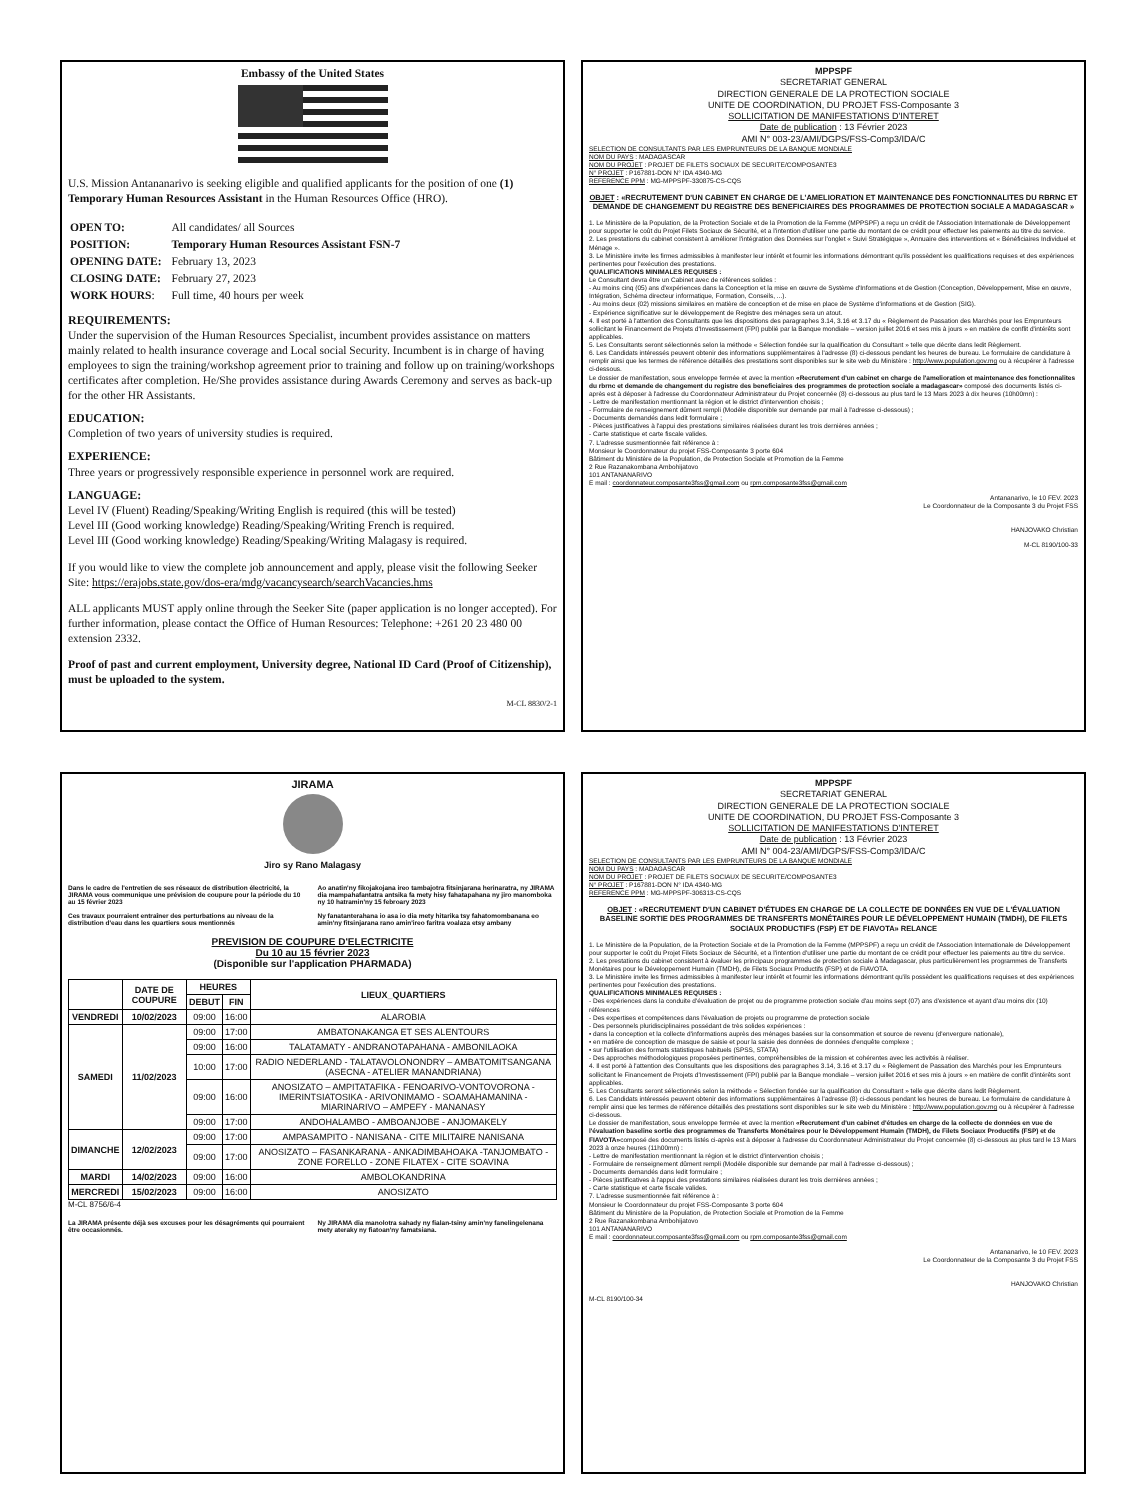Embassy of the United States
U.S. Mission Antananarivo is seeking eligible and qualified applicants for the position of one (1) Temporary Human Resources Assistant in the Human Resources Office (HRO).
| OPEN TO: | All candidates/ all Sources |
| POSITION: | Temporary Human Resources Assistant FSN-7 |
| OPENING DATE: | February 13, 2023 |
| CLOSING DATE: | February 27, 2023 |
| WORK HOURS : | Full time, 40 hours per week |
REQUIREMENTS:
Under the supervision of the Human Resources Specialist, incumbent provides assistance on matters mainly related to health insurance coverage and Local social Security. Incumbent is in charge of having employees to sign the training/workshop agreement prior to training and follow up on training/workshops certificates after completion. He/She provides assistance during Awards Ceremony and serves as back-up for the other HR Assistants.
EDUCATION:
Completion of two years of university studies is required.
EXPERIENCE:
Three years or progressively responsible experience in personnel work are required.
LANGUAGE:
Level IV (Fluent) Reading/Speaking/Writing English is required (this will be tested)
Level III (Good working knowledge) Reading/Speaking/Writing French is required.
Level III (Good working knowledge) Reading/Speaking/Writing Malagasy is required.
If you would like to view the complete job announcement and apply, please visit the following Seeker Site: https://erajobs.state.gov/dos-era/mdg/vacancysearch/searchVacancies.hms
ALL applicants MUST apply online through the Seeker Site (paper application is no longer accepted). For further information, please contact the Office of Human Resources: Telephone: +261 20 23 480 00 extension 2332.
Proof of past and current employment, University degree, National ID Card (Proof of Citizenship), must be uploaded to the system.
M-CL 8830/2-1
MPPSPF
SECRETARIAT GENERAL
DIRECTION GENERALE DE LA PROTECTION SOCIALE
UNITE DE COORDINATION, DU PROJET FSS-Composante 3
SOLLICITATION DE MANIFESTATIONS D'INTERET
Date de publication : 13 Février 2023
AMI N° 003-23/AMI/DGPS/FSS-Comp3/IDA/C
SELECTION DE CONSULTANTS PAR LES EMPRUNTEURS DE LA BANQUE MONDIALE
NOM DU PAYS : MADAGASCAR
NOM DU PROJET : PROJET DE FILETS SOCIAUX DE SECURITE/COMPOSANTE3
N° PROJET : P167881-DON N° IDA 4340-MG
REFERENCE PPM : MG-MPPSPF-330875-CS-CQS
OBJET : «RECRUTEMENT D'UN CABINET EN CHARGE DE L'AMELIORATION ET MAINTENANCE DES FONCTIONNALITES DU RBRNC ET DEMANDE DE CHANGEMENT DU REGISTRE DES BENEFICIAIRES DES PROGRAMMES DE PROTECTION SOCIALE A MADAGASCAR »
1. Le Ministère de la Population, de la Protection Sociale et de la Promotion de la Femme (MPPSPF) a reçu un crédit de l'Association Internationale de Développement pour supporter le coût du Projet Filets Sociaux de Sécurité, et a l'intention d'utiliser une partie du montant de ce crédit pour effectuer les paiements au titre du service.
2. Les prestations du cabinet consistent à améliorer l'intégration des Données sur l'onglet « Suivi Stratégique », Annuaire des interventions et « Bénéficiaires Individuel et Ménage ».
3. Le Ministère invite les firmes admissibles à manifester leur intérêt et fournir les informations démontrant qu'ils possèdent les qualifications requises et des expériences pertinentes pour l'exécution des prestations.
QUALIFICATIONS MINIMALES REQUISES :
Le Consultant devra être un Cabinet avec de références solides :
- Au moins cinq (05) ans d'expériences dans la Conception et la mise en œuvre de Système d'Informations et de Gestion (Conception, Développement, Mise en œuvre, Intégration, Schéma directeur informatique, Formation, Conseils, ...).
- Au moins deux (02) missions similaires en matière de conception et de mise en place de Système d'informations et de Gestion (SIG).
- Expérience significative sur le développement de Registre des ménages sera un atout.
4. Il est porté à l'attention des Consultants que les dispositions des paragraphes 3.14, 3.16 et 3.17 du « Règlement de Passation des Marchés pour les Emprunteurs sollicitant le Financement de Projets d'Investissement (FPI) publié par la Banque mondiale – version juillet 2016 et ses mis à jours » en matière de conflit d'intérêts sont applicables.
5. Les Consultants seront sélectionnés selon la méthode « Sélection fondée sur la qualification du Consultant » telle que décrite dans ledit Règlement.
6. Les Candidats intéressés peuvent obtenir des informations supplémentaires à l'adresse (8) ci-dessous pendant les heures de bureau. Le formulaire de candidature à remplir ainsi que les termes de référence détaillés des prestations sont disponibles sur le site web du Ministère : http://www.population.gov.mg ou à récupérer à l'adresse ci-dessous.
Le dossier de manifestation, sous enveloppe fermée et avec la mention «Recrutement d'un cabinet en charge de l'amelioration et maintenance des fonctionnalites du rbrnc et demande de changement du registre des beneficiaires des programmes de protection sociale a madagascar» composé des documents listés ci-après est à déposer à l'adresse du Coordonnateur Administrateur du Projet concernée (8) ci-dessous au plus tard le 13 Mars 2023 à dix heures (10h00mn) :
- Lettre de manifestation mentionnant la région et le district d'intervention choisis ;
- Formulaire de renseignement dûment rempli (Modèle disponible sur demande par mail à l'adresse ci-dessous) ;
- Documents demandés dans ledit formulaire ;
- Pièces justificatives à l'appui des prestations similaires réalisées durant les trois dernières années ;
- Carte statistique et carte fiscale valides.
7. L'adresse susmentionnée fait référence à :
Monsieur le Coordonnateur du projet FSS-Composante 3 porte 604
Bâtiment du Ministère de la Population, de Protection Sociale et Promotion de la Femme
2 Rue Razanakombana Ambohijatovo
101 ANTANANARIVO
E mail : coordonnateur.composante3fss@gmail.com ou rpm.composante3fss@gmail.com
Antananarivo, le 10 FEV. 2023
Le Coordonnateur de la Composante 3 du Projet FSS
HANJOVAKO Christian
M-CL 8190/100-33
JIRAMA
Jiro sy Rano Malagasy
Dans le cadre de l'entretien de ses réseaux de distribution électricité, la JIRAMA vous communique une prévision de coupure pour la période du 10 au 15 février 2023
Ces travaux pourraient entraîner des perturbations au niveau de la distribution d'eau dans les quartiers sous mentionnés
Ao anatin'ny fikojakojana ireo tambajotra fitsinjarana herinaratra, ny JIRAMA dia mampahafantatra antsika fa mety hisy fahatapahana ny jiro manomboka ny 10 hatramin'ny 15 febroary 2023
Ny fanatanterahana io asa io dia mety hitarika tsy fahatomombanana eo amin'ny fitsinjarana rano amin'ireo faritra voalaza etsy ambany
PREVISION DE COUPURE D'ELECTRICITE
Du 10 au 15 février 2023
(Disponible sur l'application PHARMADA)
| | DATE DE COUPURE | HEURES | | LIEUX_QUARTIERS |
| --- | --- | --- | --- | --- |
| | | DEBUT | FIN | |
| VENDREDI | 10/02/2023 | 09:00 | 16:00 | ALAROBIA |
| SAMEDI | 11/02/2023 | 09:00 | 17:00 | AMBATONAKANGA ET SES ALENTOURS |
| | | 09:00 | 16:00 | TALATAMATY - ANDRANOTAPAHANA - AMBONILAOKA |
| | | 10:00 | 17:00 | RADIO NEDERLAND - TALATAVOLONONDRY – AMBATOMITSANGANA (ASECNA - ATELIER MANANDRIANA) |
| | | 09:00 | 16:00 | ANOSIZATO – AMPITATAFIKA - FENOARIVO-VONTOVORONA - IMERINTSIATOSIKA - ARIVONIMAMO - SOAMAHAMANINA - MIARINARIVO – AMPEFY - MANANASY |
| | | 09:00 | 17:00 | ANDOHALAMBO - AMBOANJOBE - ANJOMAKELY |
| DIMANCHE | 12/02/2023 | 09:00 | 17:00 | AMPASAMPITO - NANISANA - CITE MILITAIRE NANISANA |
| | | 09:00 | 17:00 | ANOSIZATO – FASANKARANA - ANKADIMBAHOAKA -TANJOMBATO - ZONE FORELLO - ZONE FILATEX - CITE SOAVINA |
| MARDI | 14/02/2023 | 09:00 | 16:00 | AMBOLOKANDRINA |
| MERCREDI | 15/02/2023 | 09:00 | 16:00 | ANOSIZATO |
M-CL 8756/6-4
La JIRAMA présente déjà ses excuses pour les désagréments qui pourraient être occasionnés.
Ny JIRAMA dia manolotra sahady ny fialan-tsiny amin'ny fanelingelenana mety ateraky ny fiatoan'ny famatsiana.
MPPSPF
SECRETARIAT GENERAL
DIRECTION GENERALE DE LA PROTECTION SOCIALE
UNITE DE COORDINATION, DU PROJET FSS-Composante 3
SOLLICITATION DE MANIFESTATIONS D'INTERET
Date de publication : 13 Février 2023
AMI N° 004-23/AMI/DGPS/FSS-Comp3/IDA/C
SELECTION DE CONSULTANTS PAR LES EMPRUNTEURS DE LA BANQUE MONDIALE
NOM DU PAYS : MADAGASCAR
NOM DU PROJET : PROJET DE FILETS SOCIAUX DE SECURITE/COMPOSANTE3
N° PROJET : P167881-DON N° IDA 4340-MG
REFERENCE PPM : MG-MPPSPF-306313-CS-CQS
OBJET : «RECRUTEMENT D'UN CABINET D'ÉTUDES EN CHARGE DE LA COLLECTE DE DONNÉES EN VUE DE L'ÉVALUATION BASELINE SORTIE DES PROGRAMMES DE TRANSFERTS MONÉTAIRES POUR LE DÉVELOPPEMENT HUMAIN (TMDH), DE FILETS SOCIAUX PRODUCTIFS (FSP) ET DE FIAVOTA» RELANCE
1. Le Ministère de la Population, de la Protection Sociale et de la Promotion de la Femme (MPPSPF) a reçu un crédit de l'Association Internationale de Développement pour supporter le coût du Projet Filets Sociaux de Sécurité, et a l'intention d'utiliser une partie du montant de ce crédit pour effectuer les paiements au titre du service.
2. Les prestations du cabinet consistent à évaluer les principaux programmes de protection sociale à Madagascar, plus particulièrement les programmes de Transferts Monétaires pour le Développement Humain (TMDH), de Filets Sociaux Productifs (FSP) et de FIAVOTA.
3. Le Ministère invite les firmes admissibles à manifester leur intérêt et fournir les informations démontrant qu'ils possèdent les qualifications requises et des expériences pertinentes pour l'exécution des prestations.
QUALIFICATIONS MINIMALES REQUISES :
- Des expériences dans la conduite d'évaluation de projet ou de programme protection sociale d'au moins sept (07) ans d'existence et ayant d'au moins dix (10) références
- Des expertises et compétences dans l'évaluation de projets ou programme de protection sociale
- Des personnels pluridisciplinaires possédant de très solides expériences :
• dans la conception et la collecte d'informations auprès des ménages basées sur la consommation et source de revenu (d'envergure nationale),
• en matière de conception de masque de saisie et pour la saisie des données de données d'enquête complexe ;
• sur l'utilisation des formats statistiques habituels (SPSS, STATA)
- Des approches méthodologiques proposées pertinentes, compréhensibles de la mission et cohérentes avec les activités à réaliser.
4. Il est porté à l'attention des Consultants que les dispositions des paragraphes 3.14, 3.16 et 3.17 du « Règlement de Passation des Marchés pour les Emprunteurs sollicitant le Financement de Projets d'Investissement (FPI) publié par la Banque mondiale – version juillet 2016 et ses mis à jours » en matière de conflit d'intérêts sont applicables.
5. Les Consultants seront sélectionnés selon la méthode « Sélection fondée sur la qualification du Consultant » telle que décrite dans ledit Règlement.
6. Les Candidats intéressés peuvent obtenir des informations supplémentaires à l'adresse (8) ci-dessous pendant les heures de bureau. Le formulaire de candidature à remplir ainsi que les termes de référence détaillés des prestations sont disponibles sur le site web du Ministère : http://www.population.gov.mg ou à récupérer à l'adresse ci-dessous.
Le dossier de manifestation, sous enveloppe fermée et avec la mention «Recrutement d'un cabinet d'études en charge de la collecte de données en vue de l'évaluation baseline sortie des programmes de Transferts Monétaires pour le Développement Humain (TMDH), de Filets Sociaux Productifs (FSP) et de FIAVOTA»composé des documents listés ci-après est à déposer à l'adresse du Coordonnateur Administrateur du Projet concernée (8) ci-dessous au plus tard le 13 Mars 2023 à onze heures (11h00mn) :
- Lettre de manifestation mentionnant la région et le district d'intervention choisis ;
- Formulaire de renseignement dûment rempli (Modèle disponible sur demande par mail à l'adresse ci-dessous) ;
- Documents demandés dans ledit formulaire ;
- Pièces justificatives à l'appui des prestations similaires réalisées durant les trois dernières années ;
- Carte statistique et carte fiscale valides.
7. L'adresse susmentionnée fait référence à :
Monsieur le Coordonnateur du projet FSS-Composante 3 porte 604
Bâtiment du Ministère de la Population, de Protection Sociale et Promotion de la Femme
2 Rue Razanakombana Ambohijatovo
101 ANTANANARIVO
E mail : coordonnateur.composante3fss@gmail.com ou rpm.composante3fss@gmail.com
Antananarivo, le 10 FEV. 2023
Le Coordonnateur de la Composante 3 du Projet FSS
HANJOVAKO Christian
M-CL 8190/100-34